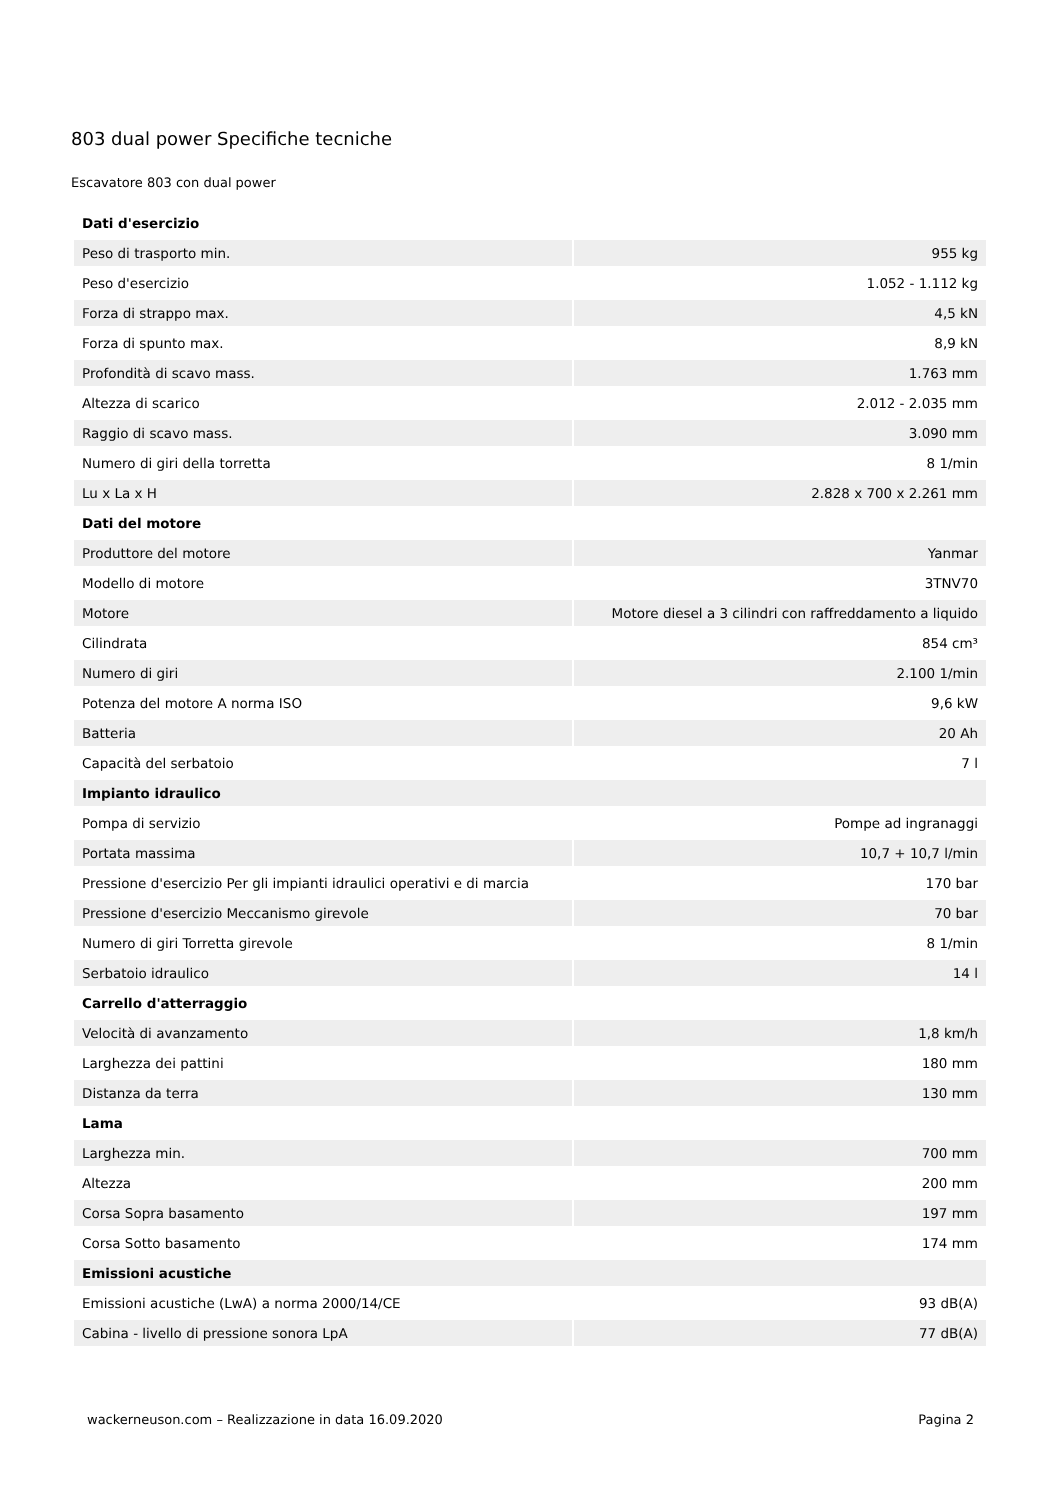803 dual power Specifiche tecniche
Escavatore 803 con dual power
| Dati d'esercizio | |
| --- | --- |
| Peso di trasporto min. | 955 kg |
| Peso d'esercizio | 1.052 - 1.112 kg |
| Forza di strappo max. | 4,5 kN |
| Forza di spunto max. | 8,9 kN |
| Profondità di scavo mass. | 1.763 mm |
| Altezza di scarico | 2.012 - 2.035 mm |
| Raggio di scavo mass. | 3.090 mm |
| Numero di giri della torretta | 8 1/min |
| Lu x La x H | 2.828 x 700 x 2.261 mm |
| Dati del motore | |
| Produttore del motore | Yanmar |
| Modello di motore | 3TNV70 |
| Motore | Motore diesel a 3 cilindri con raffreddamento a liquido |
| Cilindrata | 854 cm³ |
| Numero di giri | 2.100 1/min |
| Potenza del motore A norma ISO | 9,6 kW |
| Batteria | 20 Ah |
| Capacità del serbatoio | 7 l |
| Impianto idraulico | |
| Pompa di servizio | Pompe ad ingranaggi |
| Portata massima | 10,7 + 10,7 l/min |
| Pressione d'esercizio Per gli impianti idraulici operativi e di marcia | 170 bar |
| Pressione d'esercizio Meccanismo girevole | 70 bar |
| Numero di giri Torretta girevole | 8 1/min |
| Serbatoio idraulico | 14 l |
| Carrello d'atterraggio | |
| Velocità di avanzamento | 1,8 km/h |
| Larghezza dei pattini | 180 mm |
| Distanza da terra | 130 mm |
| Lama | |
| Larghezza min. | 700 mm |
| Altezza | 200 mm |
| Corsa Sopra basamento | 197 mm |
| Corsa Sotto basamento | 174 mm |
| Emissioni acustiche | |
| Emissioni acustiche (LwA) a norma 2000/14/CE | 93 dB(A) |
| Cabina - livello di pressione sonora LpA | 77 dB(A) |
wackerneuson.com – Realizzazione in data 16.09.2020 Pagina 2